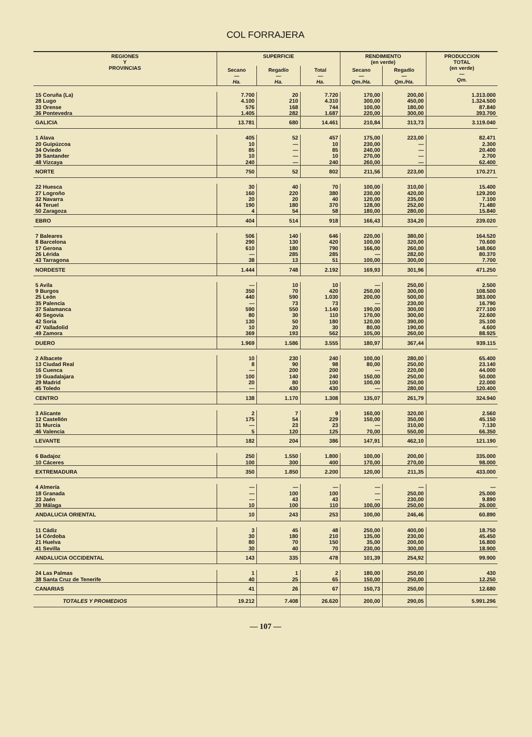COL FORRAJERA
| REGIONES Y PROVINCIAS | SUPERFICIE | | | RENDIMIENTO (en verde) | | PRODUCCION TOTAL (en verde) — Qm. |
| --- | --- | --- | --- | --- | --- | --- |
| | Secano — Ha. | Regadío — Ha. | Total — Ha. | Secano — Qm./Ha. | Regadío — Qm./Ha. | |
| 15 Coruña (La) 28 Lugo 33 Orense 36 Pontevedra | 7.700 4.100 576 1.405 | 20 210 168 282 | 7.720 4.310 744 1.687 | 170,00 300,00 100,00 220,00 | 200,00 450,00 180,00 300,00 | 1.313.000 1.324.500 87.840 393.700 |
| GALICIA | 13.781 | 680 | 14.461 | 210,84 | 313,73 | 3.119.040 |
| 1 Alava 20 Guipúzcoa 34 Oviedo 39 Santander 48 Vizcaya | 405 10 85 10 240 | 52 — — — — | 457 10 85 10 240 | 175,00 230,00 240,00 270,00 260,00 | 223,00 — — — — | 82.471 2.300 20.400 2.700 62.400 |
| NORTE | 750 | 52 | 802 | 211,56 | 223,00 | 170.271 |
| 22 Huesca 27 Logroño 32 Navarra 44 Teruel 50 Zaragoza | 30 160 20 190 4 | 40 220 20 180 54 | 70 380 40 370 58 | 100,00 230,00 120,00 128,00 180,00 | 310,00 420,00 235,00 252,00 280,00 | 15.400 129.200 7.100 71.480 15.840 |
| EBRO | 404 | 514 | 918 | 166,43 | 334,20 | 239.020 |
| 7 Baleares 8 Barcelona 17 Gerona 26 Lérida 43 Tarragona | 506 290 610 — 38 | 140 130 180 285 13 | 646 420 790 285 51 | 220,00 100,00 166,00 — 100,00 | 380,00 320,00 260,00 282,00 300,00 | 164.520 70.600 148.060 80.370 7.700 |
| NORDESTE | 1.444 | 748 | 2.192 | 169,93 | 301,96 | 471.250 |
| 5 Avila 9 Burgos 25 León 35 Palencia 37 Salamanca 40 Segovia 42 Soria 47 Valladolid 49 Zamora | — 350 440 — 590 80 130 10 369 | 10 70 590 73 550 30 50 20 193 | 10 420 1.030 73 1.140 110 180 30 562 | — 250,00 200,00 — 190,00 170,00 120,00 80,00 105,00 | 250,00 300,00 500,00 230,00 300,00 300,00 390,00 190,00 260,00 | 2.500 108.500 383.000 16.790 277.100 22.600 35.100 4.600 88.925 |
| DUERO | 1.969 | 1.586 | 3.555 | 180,97 | 367,44 | 939.115 |
| 2 Albacete 13 Ciudad Real 16 Cuenca 19 Guadalajara 29 Madrid 45 Toledo | 10 8 — 100 20 — | 230 90 200 140 80 430 | 240 98 200 240 100 430 | 100,00 80,00 — 150,00 100,00 — | 280,00 250,00 220,00 250,00 250,00 280,00 | 65.400 23.140 44.000 50.000 22.000 120.400 |
| CENTRO | 138 | 1.170 | 1.308 | 135,07 | 261,79 | 324.940 |
| 3 Alicante 12 Castellón 31 Murcia 46 Valencia | 2 175 — 5 | 7 54 23 120 | 9 229 23 125 | 160,00 150,00 — 70,00 | 320,00 350,00 310,00 550,00 | 2.560 45.150 7.130 66.350 |
| LEVANTE | 182 | 204 | 386 | 147,91 | 462,10 | 121.190 |
| 6 Badajoz 10 Cáceres | 250 100 | 1.550 300 | 1.800 400 | 100,00 170,00 | 200,00 270,00 | 335.000 98.000 |
| EXTREMADURA | 350 | 1.850 | 2.200 | 120,00 | 211,35 | 433.000 |
| 4 Almería 18 Granada 23 Jaén 30 Málaga | — — — 10 | — 100 43 100 | — 100 43 110 | — — — 100,00 | — 250,00 230,00 250,00 | — 25.000 9.890 26.000 |
| ANDALUCIA ORIENTAL | 10 | 243 | 253 | 100,00 | 246,46 | 60.890 |
| 11 Cádiz 14 Córdoba 21 Huelva 41 Sevilla | 3 30 80 30 | 45 180 70 40 | 48 210 150 70 | 250,00 135,00 35,00 230,00 | 400,00 230,00 200,00 300,00 | 18.750 45.450 16.800 18.900 |
| ANDALUCIA OCCIDENTAL | 143 | 335 | 478 | 101,39 | 254,92 | 99.900 |
| 24 Las Palmas 38 Santa Cruz de Tenerife | 1 40 | 1 25 | 2 65 | 180,00 150,00 | 250,00 250,00 | 430 12.250 |
| CANARIAS | 41 | 26 | 67 | 150,73 | 250,00 | 12.680 |
| TOTALES Y PROMEDIOS | 19.212 | 7.408 | 26.620 | 200,00 | 290,05 | 5.991.296 |
— 107 —